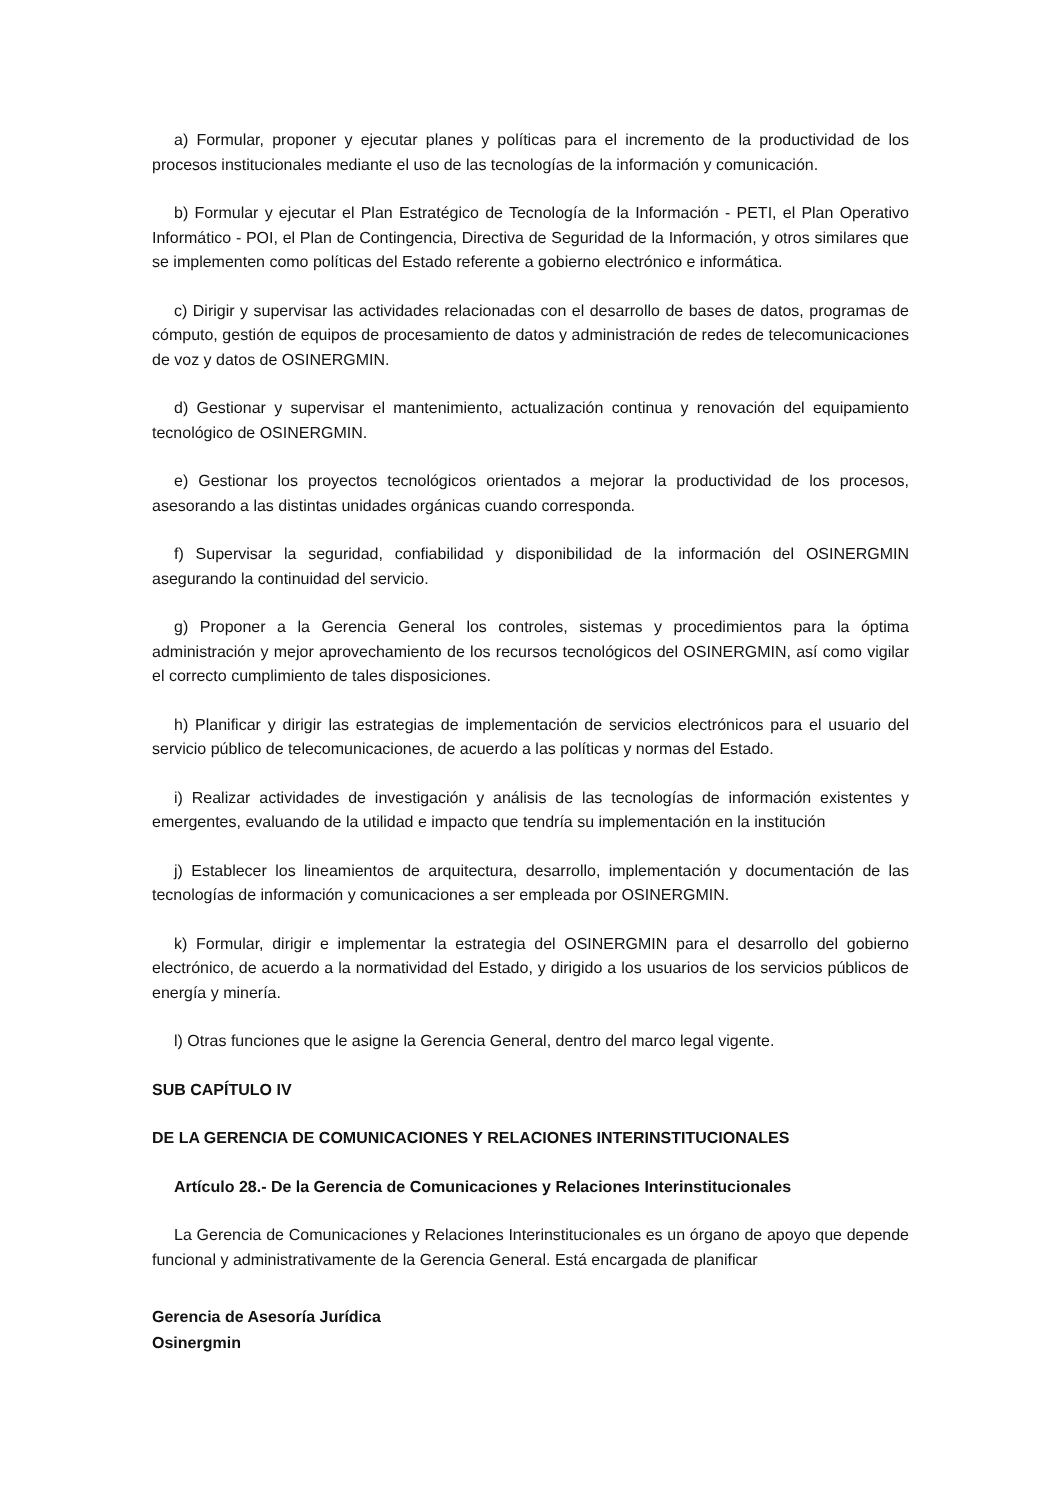a) Formular, proponer y ejecutar planes y políticas para el incremento de la productividad de los procesos institucionales mediante el uso de las tecnologías de la información y comunicación.
b) Formular y ejecutar el Plan Estratégico de Tecnología de la Información - PETI, el Plan Operativo Informático - POI, el Plan de Contingencia, Directiva de Seguridad de la Información, y otros similares que se implementen como políticas del Estado referente a gobierno electrónico e informática.
c) Dirigir y supervisar las actividades relacionadas con el desarrollo de bases de datos, programas de cómputo, gestión de equipos de procesamiento de datos y administración de redes de telecomunicaciones de voz y datos de OSINERGMIN.
d) Gestionar y supervisar el mantenimiento, actualización continua y renovación del equipamiento tecnológico de OSINERGMIN.
e) Gestionar los proyectos tecnológicos orientados a mejorar la productividad de los procesos, asesorando a las distintas unidades orgánicas cuando corresponda.
f) Supervisar la seguridad, confiabilidad y disponibilidad de la información del OSINERGMIN asegurando la continuidad del servicio.
g) Proponer a la Gerencia General los controles, sistemas y procedimientos para la óptima administración y mejor aprovechamiento de los recursos tecnológicos del OSINERGMIN, así como vigilar el correcto cumplimiento de tales disposiciones.
h) Planificar y dirigir las estrategias de implementación de servicios electrónicos para el usuario del servicio público de telecomunicaciones, de acuerdo a las políticas y normas del Estado.
i) Realizar actividades de investigación y análisis de las tecnologías de información existentes y emergentes, evaluando de la utilidad e impacto que tendría su implementación en la institución
j) Establecer los lineamientos de arquitectura, desarrollo, implementación y documentación de las tecnologías de información y comunicaciones a ser empleada por OSINERGMIN.
k) Formular, dirigir e implementar la estrategia del OSINERGMIN para el desarrollo del gobierno electrónico, de acuerdo a la normatividad del Estado, y dirigido a los usuarios de los servicios públicos de energía y minería.
l) Otras funciones que le asigne la Gerencia General, dentro del marco legal vigente.
SUB CAPÍTULO IV
DE LA GERENCIA DE COMUNICACIONES Y RELACIONES INTERINSTITUCIONALES
Artículo 28.- De la Gerencia de Comunicaciones y Relaciones Interinstitucionales
La Gerencia de Comunicaciones y Relaciones Interinstitucionales es un órgano de apoyo que depende funcional y administrativamente de la Gerencia General. Está encargada de planificar
Gerencia de Asesoría Jurídica
Osinergmin